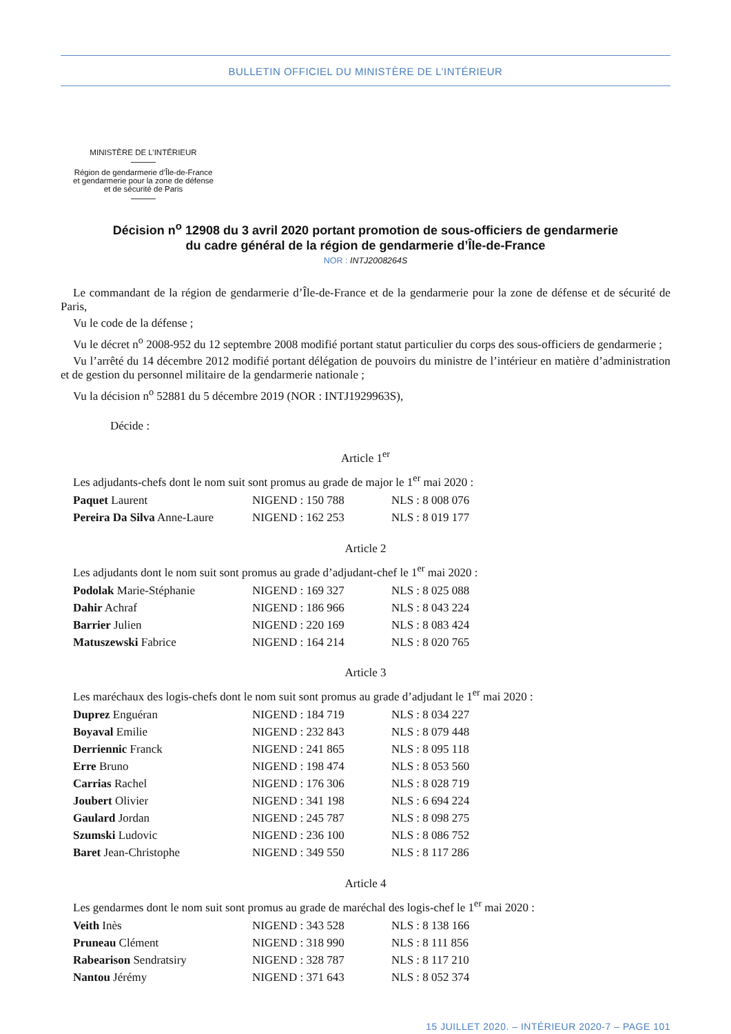BULLETIN OFFICIEL DU MINISTÈRE DE L’INTÉRIEUR
MINISTÈRE DE L’INTÉRIEUR
Région de gendarmerie d’Île-de-France
et gendarmerie pour la zone de défense
et de sécurité de Paris
Décision n<sup>o</sup> 12908 du 3 avril 2020 portant promotion de sous-officiers de gendarmerie
du cadre général de la région de gendarmerie d’Île-de-France
NOR : INTJ2008264S
Le commandant de la région de gendarmerie d’Île-de-France et de la gendarmerie pour la zone de défense et de sécurité de Paris,
Vu le code de la défense ;
Vu le décret n<sup>o</sup> 2008-952 du 12 septembre 2008 modifié portant statut particulier du corps des sous-officiers de gendarmerie ;
Vu l’arrêté du 14 décembre 2012 modifié portant délégation de pouvoirs du ministre de l’intérieur en matière d’administration et de gestion du personnel militaire de la gendarmerie nationale ;
Vu la décision n<sup>o</sup> 52881 du 5 décembre 2019 (NOR : INTJ1929963S),
Décide :
Article 1<sup>er</sup>
Les adjudants-chefs dont le nom suit sont promus au grade de major le 1<sup>er</sup> mai 2020 :
| Paquet Laurent | NIGEND : 150 788 | NLS : 8 008 076 |
| Pereira Da Silva Anne-Laure | NIGEND : 162 253 | NLS : 8 019 177 |
Article 2
Les adjudants dont le nom suit sont promus au grade d’adjudant-chef le 1<sup>er</sup> mai 2020 :
| Podolak Marie-Stéphanie | NIGEND : 169 327 | NLS : 8 025 088 |
| Dahir Achraf | NIGEND : 186 966 | NLS : 8 043 224 |
| Barrier Julien | NIGEND : 220 169 | NLS : 8 083 424 |
| Matuszewski Fabrice | NIGEND : 164 214 | NLS : 8 020 765 |
Article 3
Les maréchaux des logis-chefs dont le nom suit sont promus au grade d’adjudant le 1<sup>er</sup> mai 2020 :
| Duprez Enguéran | NIGEND : 184 719 | NLS : 8 034 227 |
| Boyaval Emilie | NIGEND : 232 843 | NLS : 8 079 448 |
| Derriennic Franck | NIGEND : 241 865 | NLS : 8 095 118 |
| Erre Bruno | NIGEND : 198 474 | NLS : 8 053 560 |
| Carrias Rachel | NIGEND : 176 306 | NLS : 8 028 719 |
| Joubert Olivier | NIGEND : 341 198 | NLS : 6 694 224 |
| Gaulard Jordan | NIGEND : 245 787 | NLS : 8 098 275 |
| Szumski Ludovic | NIGEND : 236 100 | NLS : 8 086 752 |
| Baret Jean-Christophe | NIGEND : 349 550 | NLS : 8 117 286 |
Article 4
Les gendarmes dont le nom suit sont promus au grade de maréchal des logis-chef le 1<sup>er</sup> mai 2020 :
| Veith Inès | NIGEND : 343 528 | NLS : 8 138 166 |
| Pruneau Clément | NIGEND : 318 990 | NLS : 8 111 856 |
| Rabearison Sendratsiry | NIGEND : 328 787 | NLS : 8 117 210 |
| Nantou Jérémy | NIGEND : 371 643 | NLS : 8 052 374 |
15 JUILLET 2020. – INTÉRIEUR 2020-7 – PAGE 101